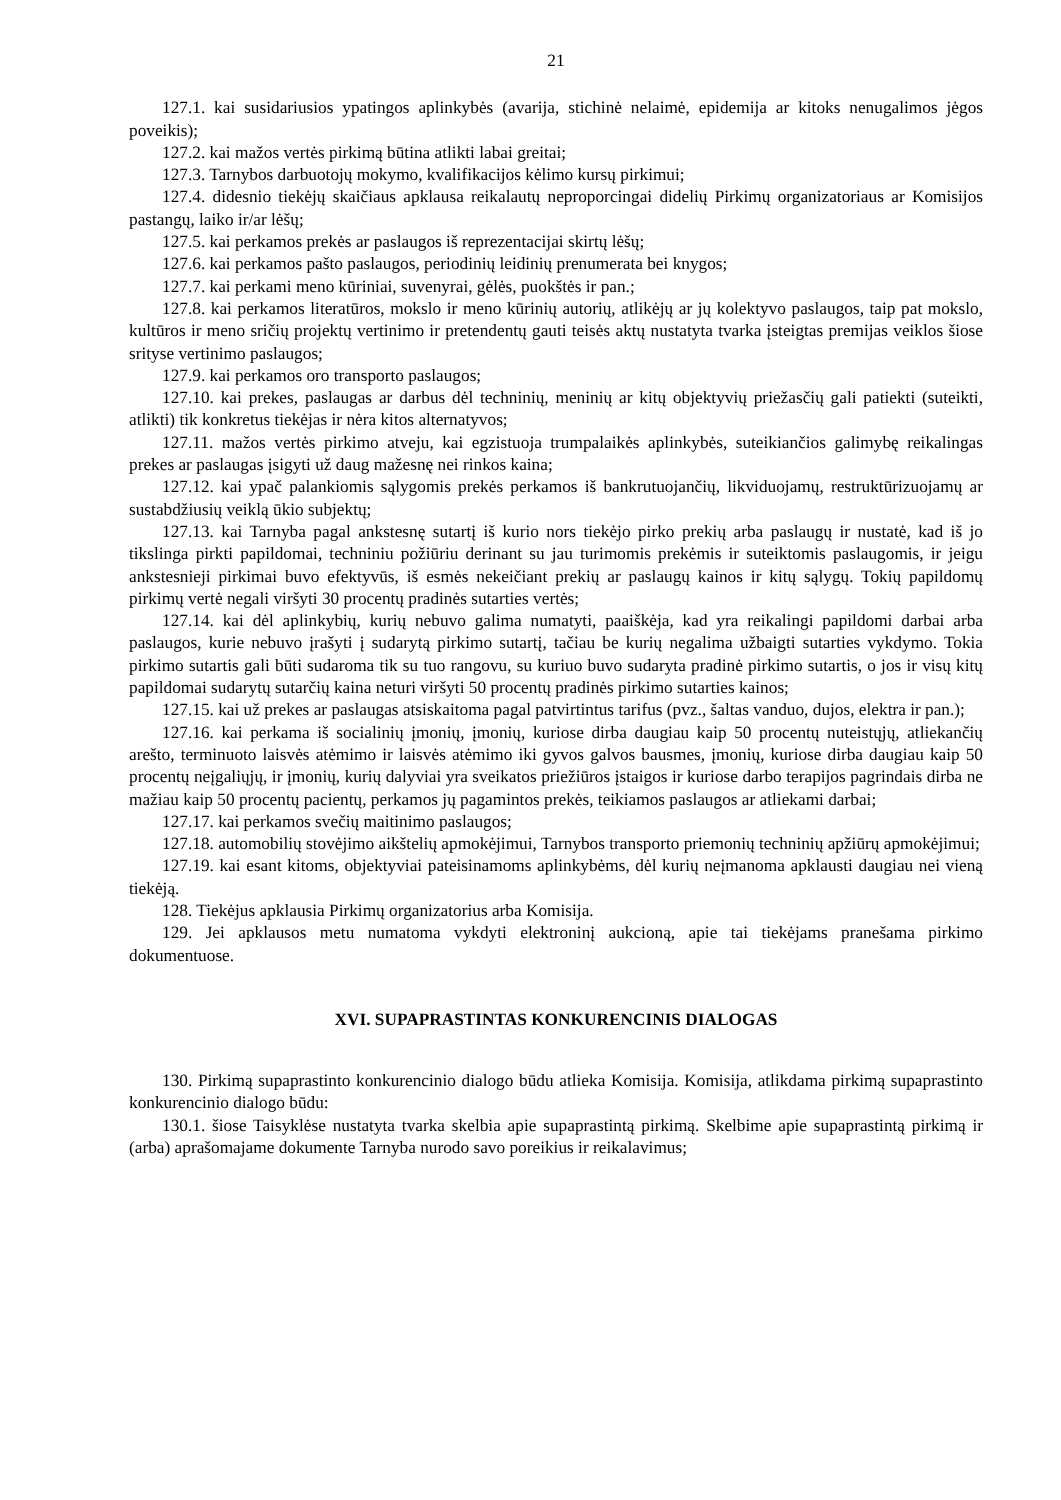21
127.1. kai susidariusios ypatingos aplinkybės (avarija, stichinė nelaimė, epidemija ar kitoks nenugalimos jėgos poveikis);
127.2. kai mažos vertės pirkimą būtina atlikti labai greitai;
127.3. Tarnybos darbuotojų mokymo, kvalifikacijos kėlimo kursų pirkimui;
127.4. didesnio tiekėjų skaičiaus apklausa reikalautų neproporcingai didelių Pirkimų organizatoriaus ar Komisijos pastangų, laiko ir/ar lėšų;
127.5. kai perkamos prekės ar paslaugos iš reprezentacijai skirtų lėšų;
127.6. kai perkamos pašto paslaugos, periodinių leidinių prenumerata bei knygos;
127.7. kai perkami meno kūriniai, suvenyrai, gėlės, puokštės ir pan.;
127.8. kai perkamos literatūros, mokslo ir meno kūrinių autorių, atlikėjų ar jų kolektyvo paslaugos, taip pat mokslo, kultūros ir meno sričių projektų vertinimo ir pretendentų gauti teisės aktų nustatyta tvarka įsteigtas premijas veiklos šiose srityse vertinimo paslaugos;
127.9. kai perkamos oro transporto paslaugos;
127.10. kai prekes, paslaugas ar darbus dėl techninių, meninių ar kitų objektyvių priežasčių gali patiekti (suteikti, atlikti) tik konkretus tiekėjas ir nėra kitos alternatyvos;
127.11. mažos vertės pirkimo atveju, kai egzistuoja trumpalaikės aplinkybės, suteikiančios galimybę reikalingas prekes ar paslaugas įsigyti už daug mažesnę nei rinkos kaina;
127.12. kai ypač palankiomis sąlygomis prekės perkamos iš bankrutuojančių, likviduojamų, restruktūrizuojamų ar sustabdžiusių veiklą ūkio subjektų;
127.13. kai Tarnyba pagal ankstesnę sutartį iš kurio nors tiekėjo pirko prekių arba paslaugų ir nustatė, kad iš jo tikslinga pirkti papildomai, techniniu požiūriu derinant su jau turimomis prekėmis ir suteiktomis paslaugomis, ir jeigu ankstesnieji pirkimai buvo efektyvūs, iš esmės nekeičiant prekių ar paslaugų kainos ir kitų sąlygų. Tokių papildomų pirkimų vertė negali viršyti 30 procentų pradinės sutarties vertės;
127.14. kai dėl aplinkybių, kurių nebuvo galima numatyti, paaiškėja, kad yra reikalingi papildomi darbai arba paslaugos, kurie nebuvo įrašyti į sudarytą pirkimo sutartį, tačiau be kurių negalima užbaigti sutarties vykdymo. Tokia pirkimo sutartis gali būti sudaroma tik su tuo rangovu, su kuriuo buvo sudaryta pradinė pirkimo sutartis, o jos ir visų kitų papildomai sudarytų sutarčių kaina neturi viršyti 50 procentų pradinės pirkimo sutarties kainos;
127.15. kai už prekes ar paslaugas atsiskaitoma pagal patvirtintus tarifus (pvz., šaltas vanduo, dujos, elektra ir pan.);
127.16. kai perkama iš socialinių įmonių, įmonių, kuriose dirba daugiau kaip 50 procentų nuteistųjų, atliekančių arešto, terminuoto laisvės atėmimo ir laisvės atėmimo iki gyvos galvos bausmes, įmonių, kuriose dirba daugiau kaip 50 procentų neįgaliųjų, ir įmonių, kurių dalyviai yra sveikatos priežiūros įstaigos ir kuriose darbo terapijos pagrindais dirba ne mažiau kaip 50 procentų pacientų, perkamos jų pagamintos prekės, teikiamos paslaugos ar atliekami darbai;
127.17. kai perkamos svečių maitinimo paslaugos;
127.18. automobilių stovėjimo aikštelių apmokėjimui, Tarnybos transporto priemonių techninių apžiūrų apmokėjimui;
127.19. kai esant kitoms, objektyviai pateisinamoms aplinkybėms, dėl kurių neįmanoma apklausti daugiau nei vieną tiekėją.
128. Tiekėjus apklausia Pirkimų organizatorius arba Komisija.
129. Jei apklausos metu numatoma vykdyti elektroninį aukcioną, apie tai tiekėjams pranešama pirkimo dokumentuose.
XVI. SUPAPRASTINTAS KONKURENCINIS DIALOGAS
130. Pirkimą supaprastinto konkurencinio dialogo būdu atlieka Komisija. Komisija, atlikdama pirkimą supaprastinto konkurencinio dialogo būdu:
130.1. šiose Taisyklėse nustatyta tvarka skelbia apie supaprastintą pirkimą. Skelbime apie supaprastintą pirkimą ir (arba) aprašomajame dokumente Tarnyba nurodo savo poreikius ir reikalavimus;